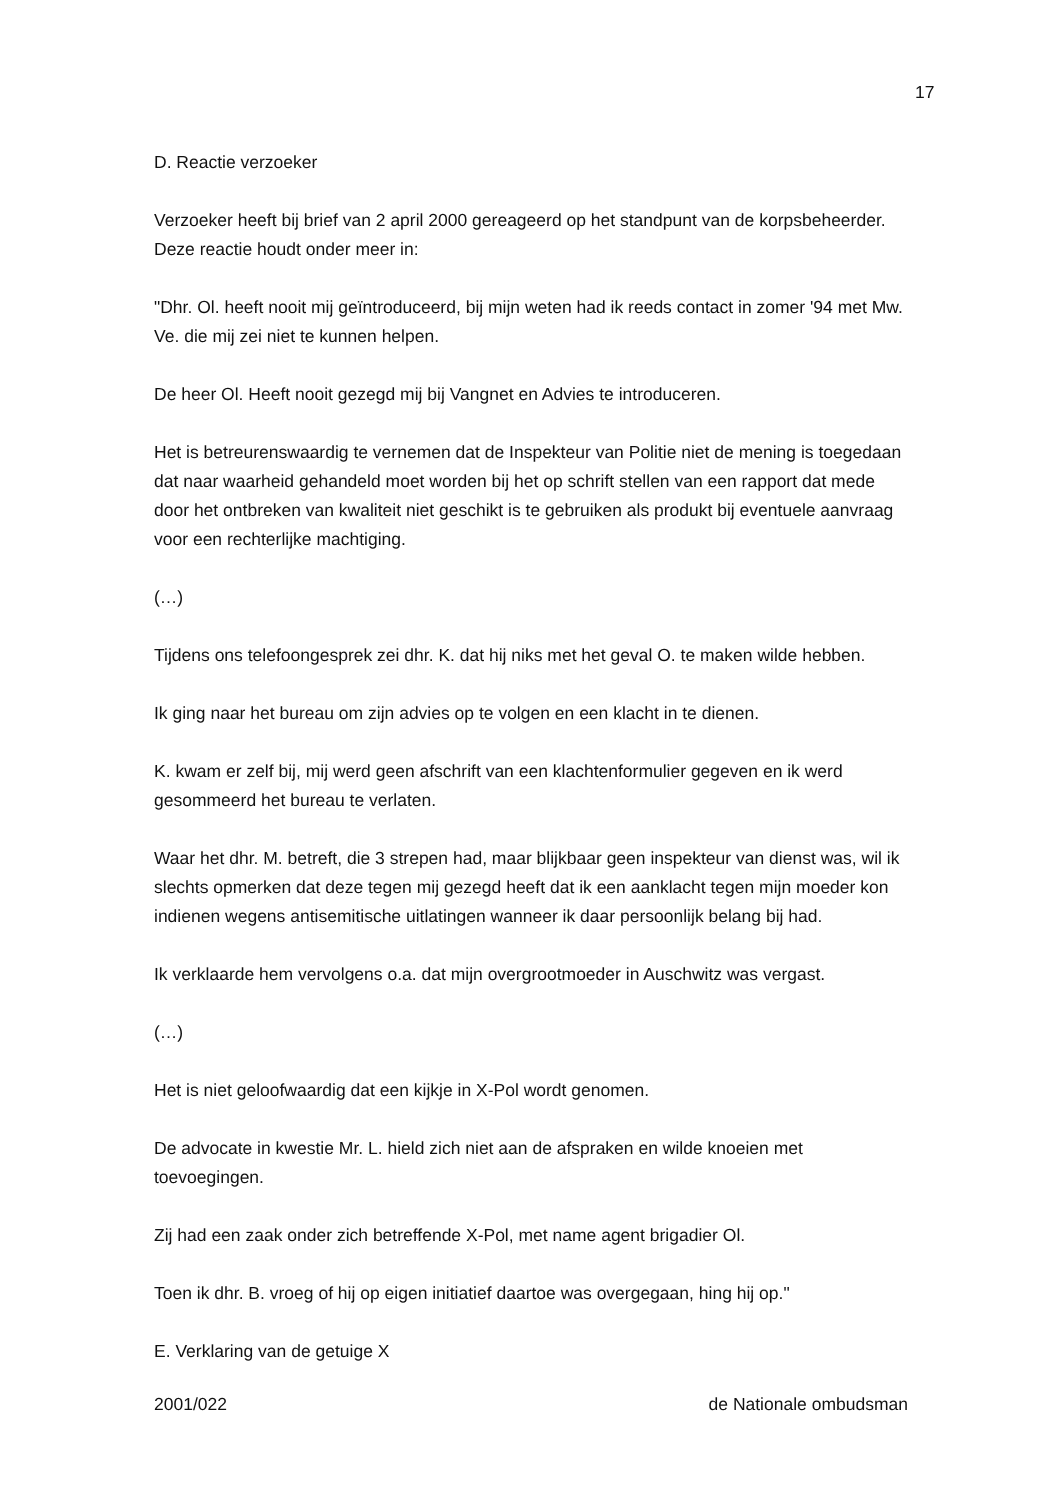17
D. Reactie verzoeker
Verzoeker heeft bij brief van 2 april 2000 gereageerd op het standpunt van de korpsbeheerder. Deze reactie houdt onder meer in:
"Dhr. Ol. heeft nooit mij geïntroduceerd, bij mijn weten had ik reeds contact in zomer '94 met Mw. Ve. die mij zei niet te kunnen helpen.
De heer Ol. Heeft nooit gezegd mij bij Vangnet en Advies te introduceren.
Het is betreurenswaardig te vernemen dat de Inspekteur van Politie niet de mening is toegedaan dat naar waarheid gehandeld moet worden bij het op schrift stellen van een rapport dat mede door het ontbreken van kwaliteit niet geschikt is te gebruiken als produkt bij eventuele aanvraag voor een rechterlijke machtiging.
(…)
Tijdens ons telefoongesprek zei dhr. K. dat hij niks met het geval O. te maken wilde hebben.
Ik ging naar het bureau om zijn advies op te volgen en een klacht in te dienen.
K. kwam er zelf bij, mij werd geen afschrift van een klachtenformulier gegeven en ik werd gesommeerd het bureau te verlaten.
Waar het dhr. M. betreft, die 3 strepen had, maar blijkbaar geen inspekteur van dienst was, wil ik slechts opmerken dat deze tegen mij gezegd heeft dat ik een aanklacht tegen mijn moeder kon indienen wegens antisemitische uitlatingen wanneer ik daar persoonlijk belang bij had.
Ik verklaarde hem vervolgens o.a. dat mijn overgrootmoeder in Auschwitz was vergast.
(…)
Het is niet geloofwaardig dat een kijkje in X-Pol wordt genomen.
De advocate in kwestie Mr. L. hield zich niet aan de afspraken en wilde knoeien met toevoegingen.
Zij had een zaak onder zich betreffende X-Pol, met name agent brigadier Ol.
Toen ik dhr. B. vroeg of hij op eigen initiatief daartoe was overgegaan, hing hij op."
E. Verklaring van de getuige X
2001/022 de Nationale ombudsman